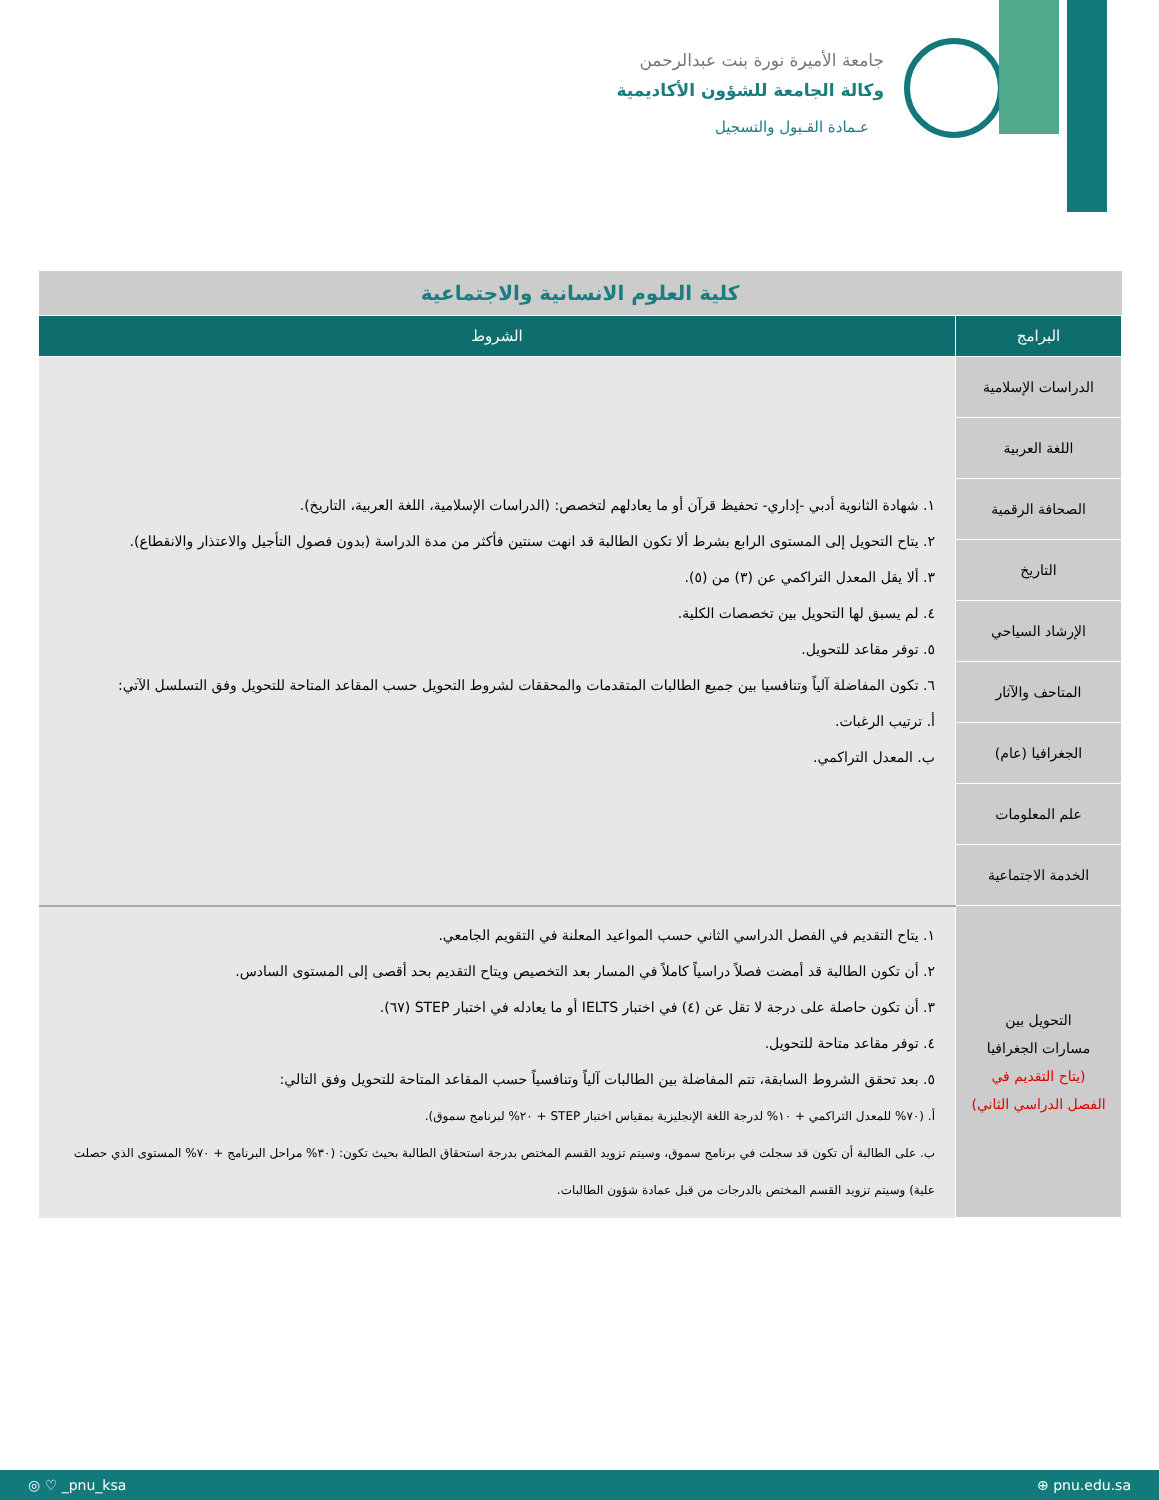جامعة الأميرة نورة بنت عبدالرحمن
وكالة الجامعة للشؤون الأكاديمية
عـمادة القـبول والتسجيل
| كلية العلوم الانسانية والاجتماعية | |
| البرامج | الشروط |
| الدراسات الإسلامية | ١. شهادة الثانوية أدبي -إداري- تحفيظ قرآن أو ما يعادلهم لتخصص: (الدراسات الإسلامية، اللغة العربية، التاريخ). ٢. يتاح التحويل إلى المستوى الرابع بشرط ألا تكون الطالبة قد انهت سنتين فأكثر من مدة الدراسة (بدون فصول التأجيل والاعتذار والانقطاع). ٣. ألا يقل المعدل التراكمي عن (٣) من (٥). ٤. لم يسبق لها التحويل بين تخصصات الكلية. ٥. توفر مقاعد للتحويل. ٦. تكون المفاضلة آلياً وتنافسيا بين جميع الطالبات المتقدمات والمحققات لشروط التحويل حسب المقاعد المتاحة للتحويل وفق التسلسل الآتي: أ. ترتيب الرغبات. ب. المعدل التراكمي. |
| اللغة العربية | |
| الصحافة الرقمية | |
| التاريخ | |
| الإرشاد السياحي | |
| المتاحف والآثار | |
| الجغرافيا (عام) | |
| علم المعلومات | |
| الخدمة الاجتماعية | |
| التحويل بين مسارات الجغرافيا (يتاح التقديم في الفصل الدراسي الثاني) | ١. يتاح التقديم في الفصل الدراسي الثاني حسب المواعيد المعلنة في التقويم الجامعي. ٢. أن تكون الطالبة قد أمضت فصلاً دراسياً كاملاً في المسار بعد التخصيص ويتاح التقديم بحد أقصى إلى المستوى السادس. ٣. أن تكون حاصلة على درجة لا تقل عن (٤) في اختبار IELTS أو ما يعادله في اختبار STEP (٦٧). ٤. توفر مقاعد متاحة للتحويل. ٥. بعد تحقق الشروط السابقة، تتم المفاضلة بين الطالبات آلياً وتنافسياً حسب المقاعد المتاحة للتحويل وفق التالي: أ. (٧٠% للمعدل التراكمي + ١٠% لدرجة اللغة الإنجليزية بمقياس اختبار STEP + ٢٠% لبرنامج سموق). ب. على الطالبة أن تكون قد سجلت في برنامج سموق، وسيتم تزويد القسم المختص بدرجة استحقاق الطالبة بحيث تكون: (٣٠% مراحل البرنامج + ٧٠% المستوى الذي حصلت علية) وسيتم تزويد القسم المختص بالدرجات من قبل عمادة شؤون الطالبات. |
◎ ♡ _pnu_ksa ⊕ pnu.edu.sa